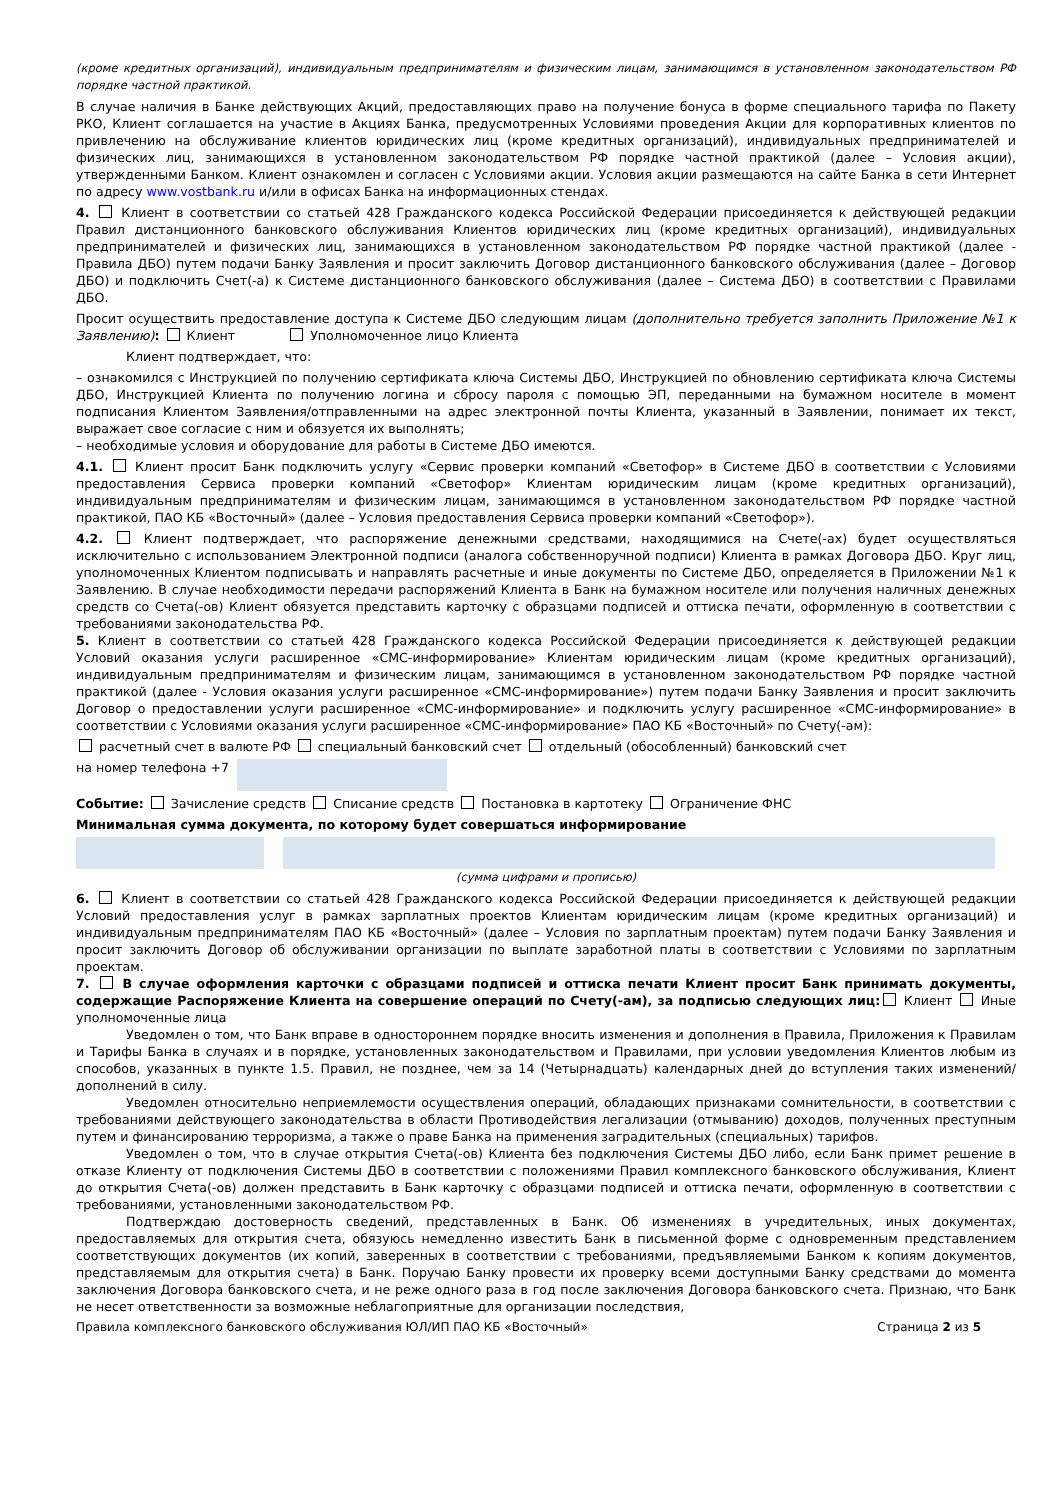(кроме кредитных организаций), индивидуальным предпринимателям и физическим лицам, занимающимся в установленном законодательством РФ порядке частной практикой.
В случае наличия в Банке действующих Акций, предоставляющих право на получение бонуса в форме специального тарифа по Пакету РКО, Клиент соглашается на участие в Акциях Банка, предусмотренных Условиями проведения Акции для корпоративных клиентов по привлечению на обслуживание клиентов юридических лиц (кроме кредитных организаций), индивидуальных предпринимателей и физических лиц, занимающихся в установленном законодательством РФ порядке частной практикой (далее – Условия акции), утвержденными Банком. Клиент ознакомлен и согласен с Условиями акции. Условия акции размещаются на сайте Банка в сети Интернет по адресу www.vostbank.ru и/или в офисах Банка на информационных стендах.
4. Клиент в соответствии со статьей 428 Гражданского кодекса Российской Федерации присоединяется к действующей редакции Правил дистанционного банковского обслуживания Клиентов юридических лиц (кроме кредитных организаций), индивидуальных предпринимателей и физических лиц, занимающихся в установленном законодательством РФ порядке частной практикой (далее - Правила ДБО) путем подачи Банку Заявления и просит заключить Договор дистанционного банковского обслуживания (далее – Договор ДБО) и подключить Счет(-а) к Системе дистанционного банковского обслуживания (далее – Система ДБО) в соответствии с Правилами ДБО.
Просит осуществить предоставление доступа к Системе ДБО следующим лицам (дополнительно требуется заполнить Приложение №1 к Заявлению): Клиент Уполномоченное лицо Клиента
Клиент подтверждает, что:
– ознакомился с Инструкцией по получению сертификата ключа Системы ДБО, Инструкцией по обновлению сертификата ключа Системы ДБО, Инструкцией Клиента по получению логина и сбросу пароля с помощью ЭП, переданными на бумажном носителе в момент подписания Клиентом Заявления/отправленными на адрес электронной почты Клиента, указанный в Заявлении, понимает их текст, выражает свое согласие с ним и обязуется их выполнять;
– необходимые условия и оборудование для работы в Системе ДБО имеются.
4.1. Клиент просит Банк подключить услугу «Сервис проверки компаний «Светофор» в Системе ДБО в соответствии с Условиями предоставления Сервиса проверки компаний «Светофор» Клиентам юридическим лицам (кроме кредитных организаций), индивидуальным предпринимателям и физическим лицам, занимающимся в установленном законодательством РФ порядке частной практикой, ПАО КБ «Восточный» (далее – Условия предоставления Сервиса проверки компаний «Светофор»).
4.2. Клиент подтверждает, что распоряжение денежными средствами, находящимися на Счете(-ах) будет осуществляться исключительно с использованием Электронной подписи (аналога собственноручной подписи) Клиента в рамках Договора ДБО. Круг лиц, уполномоченных Клиентом подписывать и направлять расчетные и иные документы по Системе ДБО, определяется в Приложении №1 к Заявлению. В случае необходимости передачи распоряжений Клиента в Банк на бумажном носителе или получения наличных денежных средств со Счета(-ов) Клиент обязуется представить карточку с образцами подписей и оттиска печати, оформленную в соответствии с требованиями законодательства РФ.
5. Клиент в соответствии со статьей 428 Гражданского кодекса Российской Федерации присоединяется к действующей редакции Условий оказания услуги расширенное «СМС-информирование» Клиентам юридическим лицам (кроме кредитных организаций), индивидуальным предпринимателям и физическим лицам, занимающимся в установленном законодательством РФ порядке частной практикой (далее - Условия оказания услуги расширенное «СМС-информирование») путем подачи Банку Заявления и просит заключить Договор о предоставлении услуги расширенное «СМС-информирование» и подключить услугу расширенное «СМС-информирование» в соответствии с Условиями оказания услуги расширенное «СМС-информирование» ПАО КБ «Восточный» по Счету(-ам):
расчетный счет в валюте РФ специальный банковский счет отдельный (обособленный) банковский счет
на номер телефона +7
Событие: Зачисление средств Списание средств Постановка в картотеку Ограничение ФНС
Минимальная сумма документа, по которому будет совершаться информирование
(сумма цифрами и прописью)
6. Клиент в соответствии со статьей 428 Гражданского кодекса Российской Федерации присоединяется к действующей редакции Условий предоставления услуг в рамках зарплатных проектов Клиентам юридическим лицам (кроме кредитных организаций) и индивидуальным предпринимателям ПАО КБ «Восточный» (далее – Условия по зарплатным проектам) путем подачи Банку Заявления и просит заключить Договор об обслуживании организации по выплате заработной платы в соответствии с Условиями по зарплатным проектам.
7. В случае оформления карточки с образцами подписей и оттиска печати Клиент просит Банк принимать документы, содержащие Распоряжение Клиента на совершение операций по Счету(-ам), за подписью следующих лиц: Клиент Иные уполномоченные лица
Уведомлен о том, что Банк вправе в одностороннем порядке вносить изменения и дополнения в Правила, Приложения к Правилам и Тарифы Банка в случаях и в порядке, установленных законодательством и Правилами, при условии уведомления Клиентов любым из способов, указанных в пункте 1.5. Правил, не позднее, чем за 14 (Четырнадцать) календарных дней до вступления таких изменений/дополнений в силу.
Уведомлен относительно неприемлемости осуществления операций, обладающих признаками сомнительности, в соответствии с требованиями действующего законодательства в области Противодействия легализации (отмыванию) доходов, полученных преступным путем и финансированию терроризма, а также о праве Банка на применения заградительных (специальных) тарифов.
Уведомлен о том, что в случае открытия Счета(-ов) Клиента без подключения Системы ДБО либо, если Банк примет решение в отказе Клиенту от подключения Системы ДБО в соответствии с положениями Правил комплексного банковского обслуживания, Клиент до открытия Счета(-ов) должен представить в Банк карточку с образцами подписей и оттиска печати, оформленную в соответствии с требованиями, установленными законодательством РФ.
Подтверждаю достоверность сведений, представленных в Банк. Об изменениях в учредительных, иных документах, предоставляемых для открытия счета, обязуюсь немедленно известить Банк в письменной форме с одновременным представлением соответствующих документов (их копий, заверенных в соответствии с требованиями, предъявляемыми Банком к копиям документов, представляемым для открытия счета) в Банк. Поручаю Банку провести их проверку всеми доступными Банку средствами до момента заключения Договора банковского счета, и не реже одного раза в год после заключения Договора банковского счета. Признаю, что Банк не несет ответственности за возможные неблагоприятные для организации последствия,
Правила комплексного банковского обслуживания ЮЛ/ИП ПАО КБ «Восточный» Страница 2 из 5